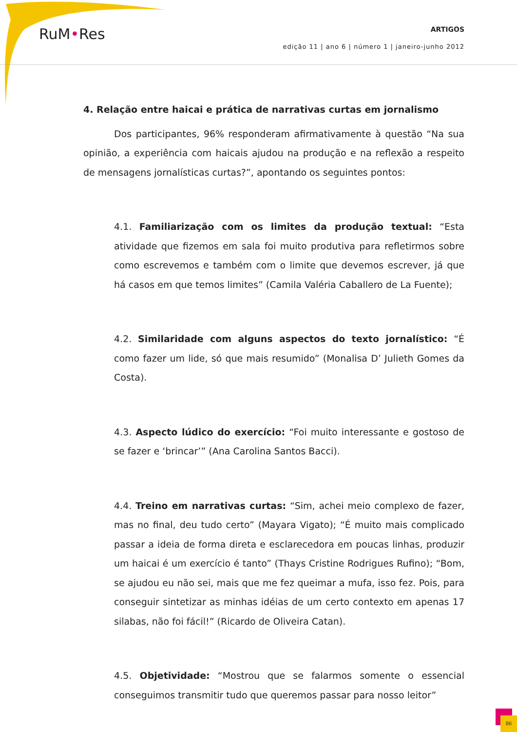RuM•Res
ARTIGOS
edição 11 | ano 6 | número 1 | janeiro-junho 2012
4. Relação entre haicai e prática de narrativas curtas em jornalismo
Dos participantes, 96% responderam afirmativamente à questão “Na sua opinião, a experiência com haicais ajudou na produção e na reflexão a respeito de mensagens jornalísticas curtas?”, apontando os seguintes pontos:
4.1. Familiarização com os limites da produção textual: “Esta atividade que fizemos em sala foi muito produtiva para refletirmos sobre como escrevemos e também com o limite que devemos escrever, já que há casos em que temos limites” (Camila Valéria Caballero de La Fuente);
4.2. Similaridade com alguns aspectos do texto jornalístico: “É como fazer um lide, só que mais resumido” (Monalisa D’ Julieth Gomes da Costa).
4.3. Aspecto lúdico do exercício: “Foi muito interessante e gostoso de se fazer e ‘brincar’” (Ana Carolina Santos Bacci).
4.4. Treino em narrativas curtas: “Sim, achei meio complexo de fazer, mas no final, deu tudo certo” (Mayara Vigato); “É muito mais complicado passar a ideia de forma direta e esclarecedora em poucas linhas, produzir um haicai é um exercício é tanto” (Thays Cristine Rodrigues Rufino); “Bom, se ajudou eu não sei, mais que me fez queimar a mufa, isso fez. Pois, para conseguir sintetizar as minhas idéias de um certo contexto em apenas 17 silabas, não foi fácil!” (Ricardo de Oliveira Catan).
4.5. Objetividade: “Mostrou que se falarmos somente o essencial conseguimos transmitir tudo que queremos passar para nosso leitor”
86